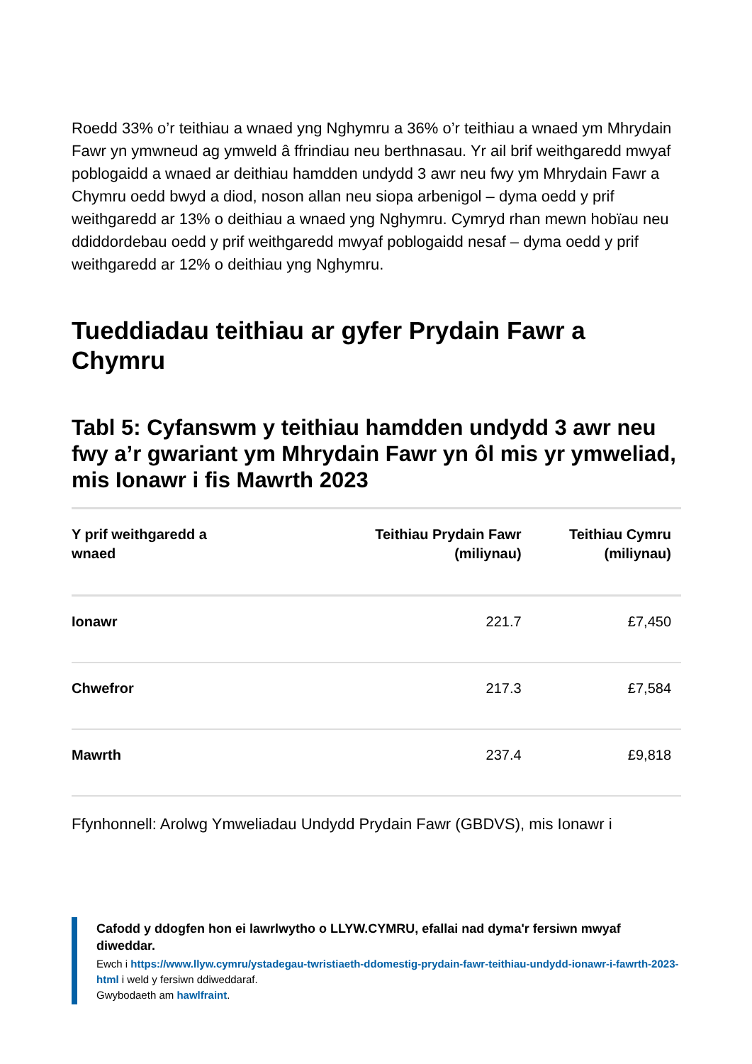Roedd 33% o’r teithiau a wnaed yng Nghymru a 36% o’r teithiau a wnaed ym Mhrydain Fawr yn ymwneud ag ymweld â ffrindiau neu berthnasau. Yr ail brif weithgaredd mwyaf poblogaidd a wnaed ar deithiau hamdden undydd 3 awr neu fwy ym Mhrydain Fawr a Chymru oedd bwyd a diod, noson allan neu siopa arbenigol – dyma oedd y prif weithgaredd ar 13% o deithiau a wnaed yng Nghymru. Cymryd rhan mewn hobïau neu ddiddordebau oedd y prif weithgaredd mwyaf poblogaidd nesaf – dyma oedd y prif weithgaredd ar 12% o deithiau yng Nghymru.
Tueddiadau teithiau ar gyfer Prydain Fawr a Chymru
Tabl 5: Cyfanswm y teithiau hamdden undydd 3 awr neu fwy a’r gwariant ym Mhrydain Fawr yn ôl mis yr ymweliad, mis Ionawr i fis Mawrth 2023
| Y prif weithgaredd a wnaed | Teithiau Prydain Fawr (miliynau) | Teithiau Cymru (miliynau) |
| --- | --- | --- |
| Ionawr | 221.7 | £7,450 |
| Chwefror | 217.3 | £7,584 |
| Mawrth | 237.4 | £9,818 |
Ffynhonnell: Arolwg Ymweliadau Undydd Prydain Fawr (GBDVS), mis Ionawr i
Cafodd y ddogfen hon ei lawrlwytho o LLYW.CYMRU, efallai nad dyma'r fersiwn mwyaf diweddar.
Ewch i https://www.llyw.cymru/ystadegau-twristiaeth-ddomestig-prydain-fawr-teithiau-undydd-ionawr-i-fawrth-2023-html i weld y fersiwn ddiweddaraf.
Gwybodaeth am hawlfraint.